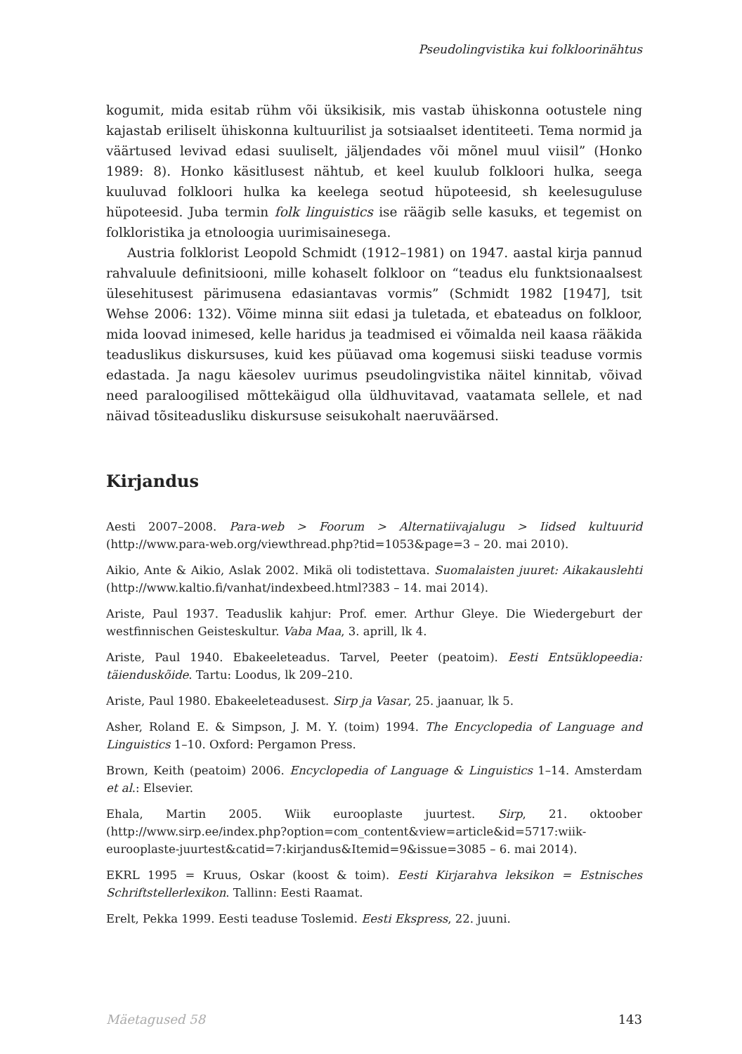Pseudolingvistika kui folkloorinähtus
kogumit, mida esitab rühm või üksikisik, mis vastab ühiskonna ootustele ning kajastab eriliselt ühiskonna kultuurilist ja sotsiaalset identiteeti. Tema normid ja väärtused levivad edasi suuliselt, jäljendades või mõnel muul viisil” (Honko 1989: 8). Honko käsitlusest nähtub, et keel kuulub folkloori hulka, seega kuuluvad folkloori hulka ka keelega seotud hüpoteesid, sh keelesuguluse hüpoteesid. Juba termin folk linguistics ise räägib selle kasuks, et tegemist on folkloristika ja etnoloogia uurimisainesega.
Austria folklorist Leopold Schmidt (1912–1981) on 1947. aastal kirja pannud rahvaluule definitsiooni, mille kohaselt folkloor on “teadus elu funktsionaalsest ülesehitusest pärimusena edasiantavas vormis” (Schmidt 1982 [1947], tsit Wehse 2006: 132). Võime minna siit edasi ja tuletada, et ebateadus on folkloor, mida loovad inimesed, kelle haridus ja teadmised ei võimalda neil kaasa rääkida teaduslikus diskursuses, kuid kes püüavad oma kogemusi siiski teaduse vormis edastada. Ja nagu käesolev uurimus pseudolingvistika näitel kinnitab, võivad need paraloogilised mõttekäigud olla üldhuvitavad, vaatamata sellele, et nad näivad tõsiteadusliku diskursuse seisukohalt naeruväärsed.
Kirjandus
Aesti 2007–2008. Para-web > Foorum > Alternatiivajalugu > Iidsed kultuurid (http://www.para-web.org/viewthread.php?tid=1053&page=3 – 20. mai 2010).
Aikio, Ante & Aikio, Aslak 2002. Mikä oli todistettava. Suomalaisten juuret: Aikakauslehti (http://www.kaltio.fi/vanhat/indexbeed.html?383 – 14. mai 2014).
Ariste, Paul 1937. Teaduslik kahjur: Prof. emer. Arthur Gleye. Die Wiedergeburt der westfinnischen Geisteskultur. Vaba Maa, 3. aprill, lk 4.
Ariste, Paul 1940. Ebakeeleteadus. Tarvel, Peeter (peatoim). Eesti Entsüklopeedia: täienduskõide. Tartu: Loodus, lk 209–210.
Ariste, Paul 1980. Ebakeeleteadusest. Sirp ja Vasar, 25. jaanuar, lk 5.
Asher, Roland E. & Simpson, J. M. Y. (toim) 1994. The Encyclopedia of Language and Linguistics 1–10. Oxford: Pergamon Press.
Brown, Keith (peatoim) 2006. Encyclopedia of Language & Linguistics 1–14. Amsterdam et al.: Elsevier.
Ehala, Martin 2005. Wiik eurooplaste juurtest. Sirp, 21. oktoober (http://www.sirp.ee/index.php?option=com_content&view=article&id=5717:wiik-eurooplaste-juurtest&catid=7:kirjandus&Itemid=9&issue=3085 – 6. mai 2014).
EKRL 1995 = Kruus, Oskar (koost & toim). Eesti Kirjarahva leksikon = Estnisches Schriftstellerlexikon. Tallinn: Eesti Raamat.
Erelt, Pekka 1999. Eesti teaduse Toslemid. Eesti Ekspress, 22. juuni.
Mäetagused 58 143